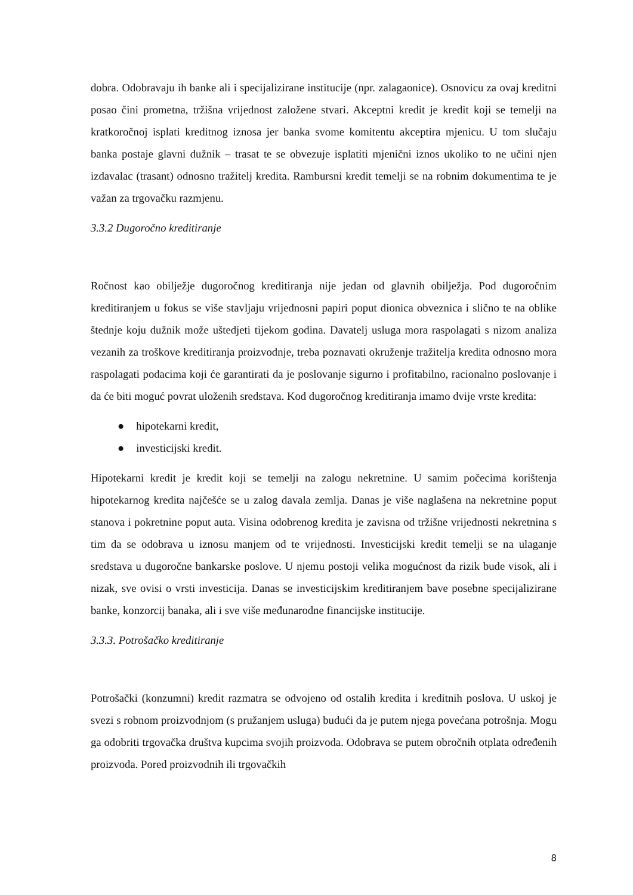dobra. Odobravaju ih banke ali i specijalizirane institucije (npr. zalagaonice). Osnovicu za ovaj kreditni posao čini prometna, tržišna vrijednost založene stvari. Akceptni kredit je kredit koji se temelji na kratkoročnoj isplati kreditnog iznosa jer banka svome komitentu akceptira mjenicu. U tom slučaju banka postaje glavni dužnik – trasat te se obvezuje isplatiti mjenični iznos ukoliko to ne učini njen izdavalac (trasant) odnosno tražitelj kredita. Rambursni kredit temelji se na robnim dokumentima te je važan za trgovačku razmjenu.
3.3.2 Dugoročno kreditiranje
Ročnost kao obilježje dugoročnog kreditiranja nije jedan od glavnih obilježja. Pod dugoročnim kreditiranjem u fokus se više stavljaju vrijednosni papiri poput dionica obveznica i slično te na oblike štednje koju dužnik može uštedjeti tijekom godina. Davatelj usluga mora raspolagati s nizom analiza vezanih za troškove kreditiranja proizvodnje, treba poznavati okruženje tražitelja kredita odnosno mora raspolagati podacima koji će garantirati da je poslovanje sigurno i profitabilno, racionalno poslovanje i da će biti moguć povrat uloženih sredstava. Kod dugoročnog kreditiranja imamo dvije vrste kredita:
● hipotekarni kredit,
● investicijski kredit.
Hipotekarni kredit je kredit koji se temelji na zalogu nekretnine. U samim počecima korištenja hipotekarnog kredita najčešće se u zalog davala zemlja. Danas je više naglašena na nekretnine poput stanova i pokretnine poput auta. Visina odobrenog kredita je zavisna od tržišne vrijednosti nekretnina s tim da se odobrava u iznosu manjem od te vrijednosti. Investicijski kredit temelji se na ulaganje sredstava u dugoročne bankarske poslove. U njemu postoji velika mogućnost da rizik bude visok, ali i nizak, sve ovisi o vrsti investicija. Danas se investicijskim kreditiranjem bave posebne specijalizirane banke, konzorcij banaka, ali i sve više međunarodne financijske institucije.
3.3.3. Potrošačko kreditiranje
Potrošački (konzumni) kredit razmatra se odvojeno od ostalih kredita i kreditnih poslova. U uskoj je svezi s robnom proizvodnjom (s pružanjem usluga) budući da je putem njega povećana potrošnja. Mogu ga odobriti trgovačka društva kupcima svojih proizvoda. Odobrava se putem obročnih otplata određenih proizvoda. Pored proizvodnih ili trgovačkih
8